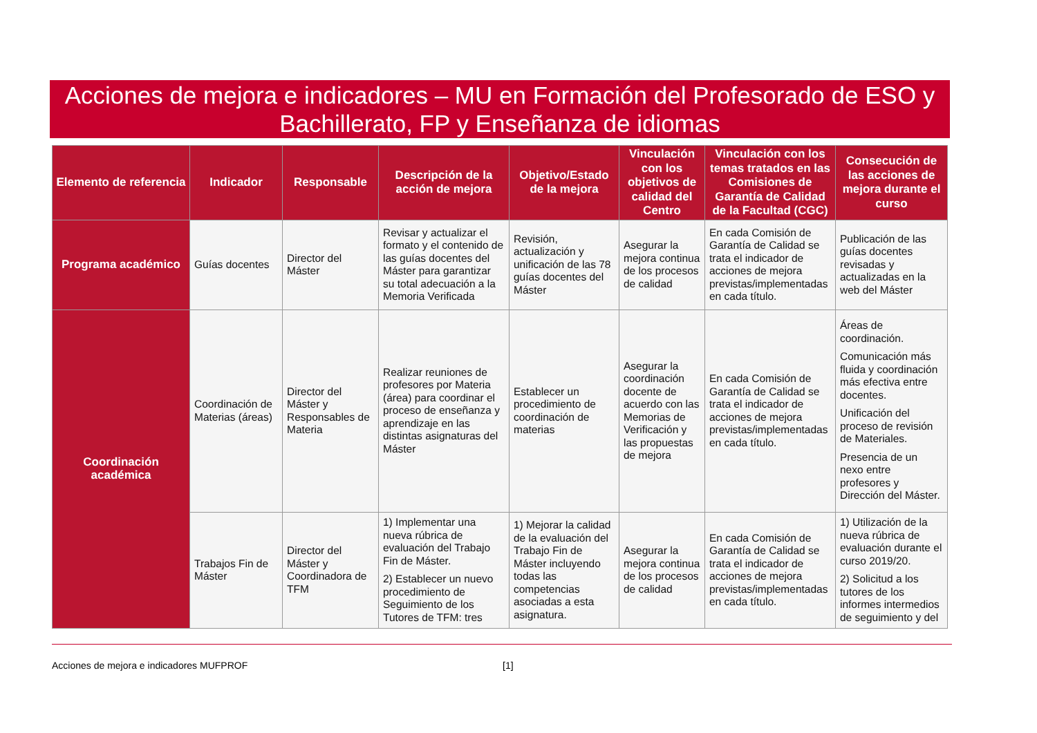Acciones de mejora e indicadores – MU en Formación del Profesorado de ESO y Bachillerato, FP y Enseñanza de idiomas
| Elemento de referencia | Indicador | Responsable | Descripción de la acción de mejora | Objetivo/Estado de la mejora | Vinculación con los objetivos de calidad del Centro | Vinculación con los temas tratados en las Comisiones de Garantía de Calidad de la Facultad (CGC) | Consecución de las acciones de mejora durante el curso |
| --- | --- | --- | --- | --- | --- | --- | --- |
| Programa académico | Guías docentes | Director del Máster | Revisar y actualizar el formato y el contenido de las guías docentes del Máster para garantizar su total adecuación a la Memoria Verificada | Revisión, actualización y unificación de las 78 guías docentes del Máster | Asegurar la mejora continua de los procesos de calidad | En cada Comisión de Garantía de Calidad se trata el indicador de acciones de mejora previstas/implementadas en cada título. | Publicación de las guías docentes revisadas y actualizadas en la web del Máster |
| Coordinación académica | Coordinación de Materias (áreas) | Director del Máster y Responsables de Materia | Realizar reuniones de profesores por Materia (área) para coordinar el proceso de enseñanza y aprendizaje en las distintas asignaturas del Máster | Establecer un procedimiento de coordinación de materias | Asegurar la coordinación docente de acuerdo con las Memorias de Verificación y las propuestas de mejora | En cada Comisión de Garantía de Calidad se trata el indicador de acciones de mejora previstas/implementadas en cada título. | Áreas de coordinación. Comunicación más fluida y coordinación más efectiva entre docentes. Unificación del proceso de revisión de Materiales. Presencia de un nexo entre profesores y Dirección del Máster. |
| | Trabajos Fin de Máster | Director del Máster y Coordinadora de TFM | 1) Implementar una nueva rúbrica de evaluación del Trabajo Fin de Máster. 2) Establecer un nuevo procedimiento de Seguimiento de los Tutores de TFM: tres | 1) Mejorar la calidad de la evaluación del Trabajo Fin de Máster incluyendo todas las competencias asociadas a esta asignatura. | Asegurar la mejora continua de los procesos de calidad | En cada Comisión de Garantía de Calidad se trata el indicador de acciones de mejora previstas/implementadas en cada título. | 1) Utilización de la nueva rúbrica de evaluación durante el curso 2019/20. 2) Solicitud a los tutores de los informes intermedios de seguimiento y del |
Acciones de mejora e indicadores MUFPROF [1]